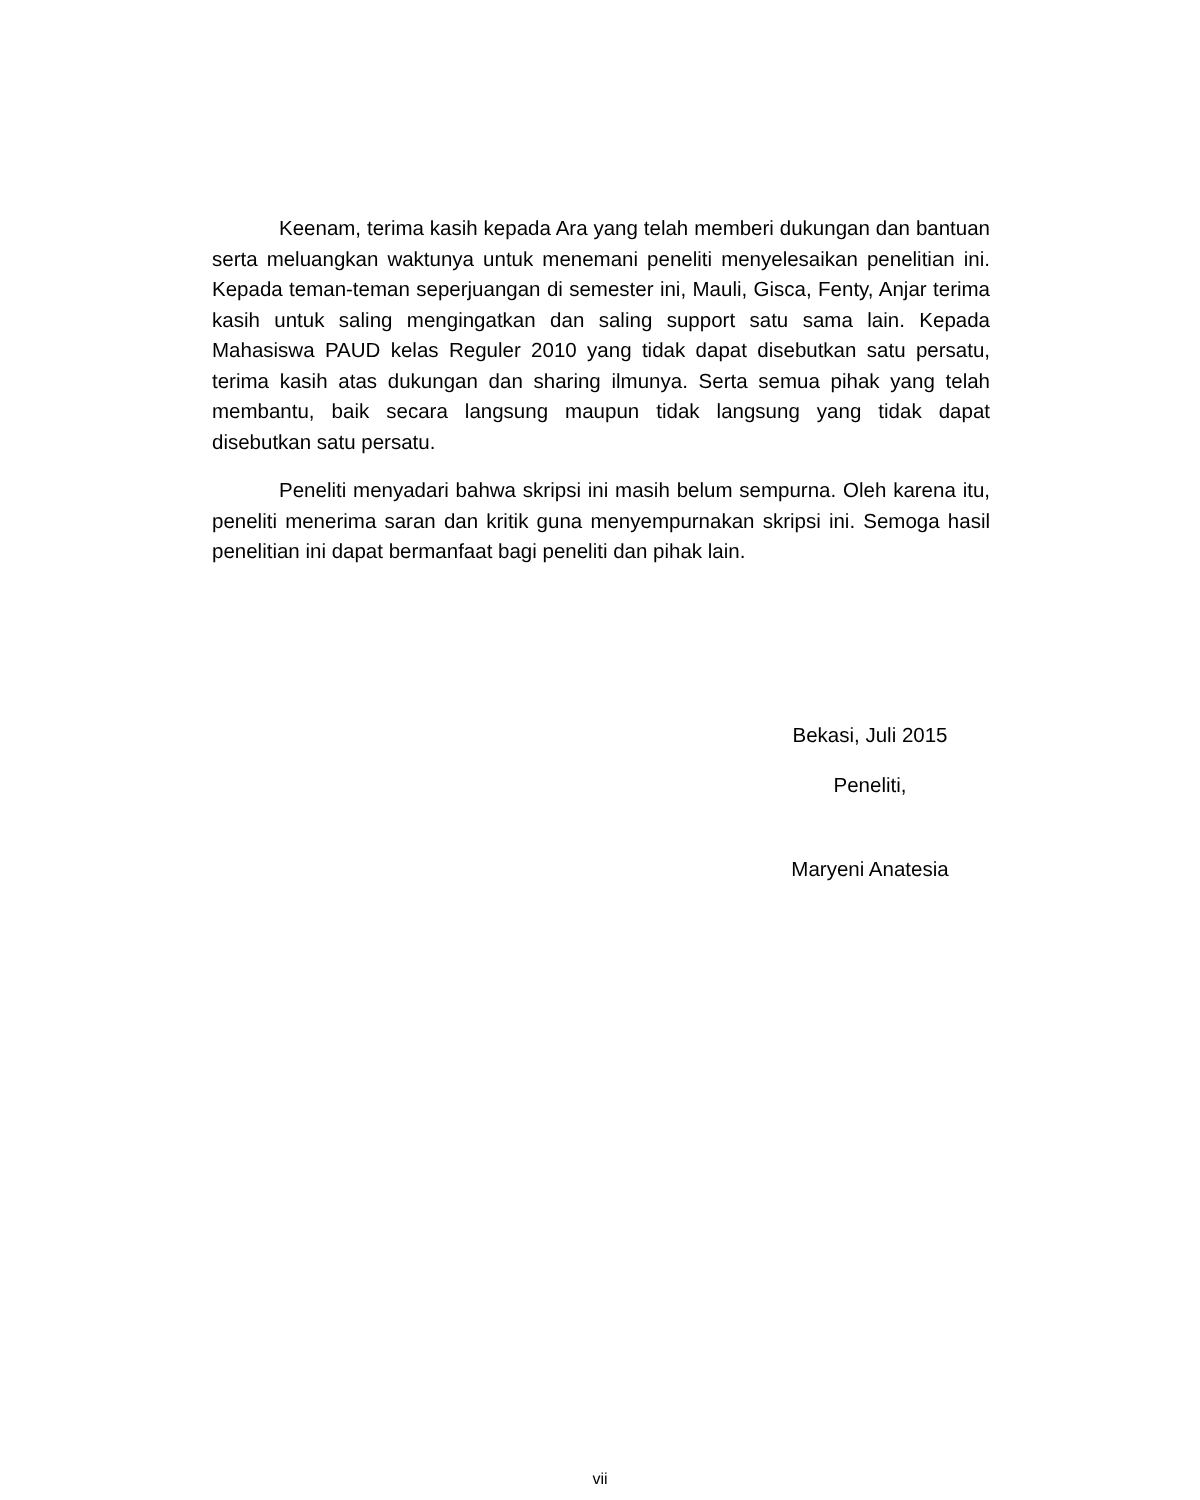Keenam, terima kasih kepada Ara yang telah memberi dukungan dan bantuan serta meluangkan waktunya untuk menemani peneliti menyelesaikan penelitian ini. Kepada teman-teman seperjuangan di semester ini, Mauli, Gisca, Fenty, Anjar terima kasih untuk saling mengingatkan dan saling support satu sama lain. Kepada Mahasiswa PAUD kelas Reguler 2010 yang tidak dapat disebutkan satu persatu, terima kasih atas dukungan dan sharing ilmunya. Serta semua pihak yang telah membantu, baik secara langsung maupun tidak langsung yang tidak dapat disebutkan satu persatu.
Peneliti menyadari bahwa skripsi ini masih belum sempurna. Oleh karena itu, peneliti menerima saran dan kritik guna menyempurnakan skripsi ini. Semoga hasil penelitian ini dapat bermanfaat bagi peneliti dan pihak lain.
Bekasi, Juli 2015
Peneliti,
Maryeni Anatesia
vii